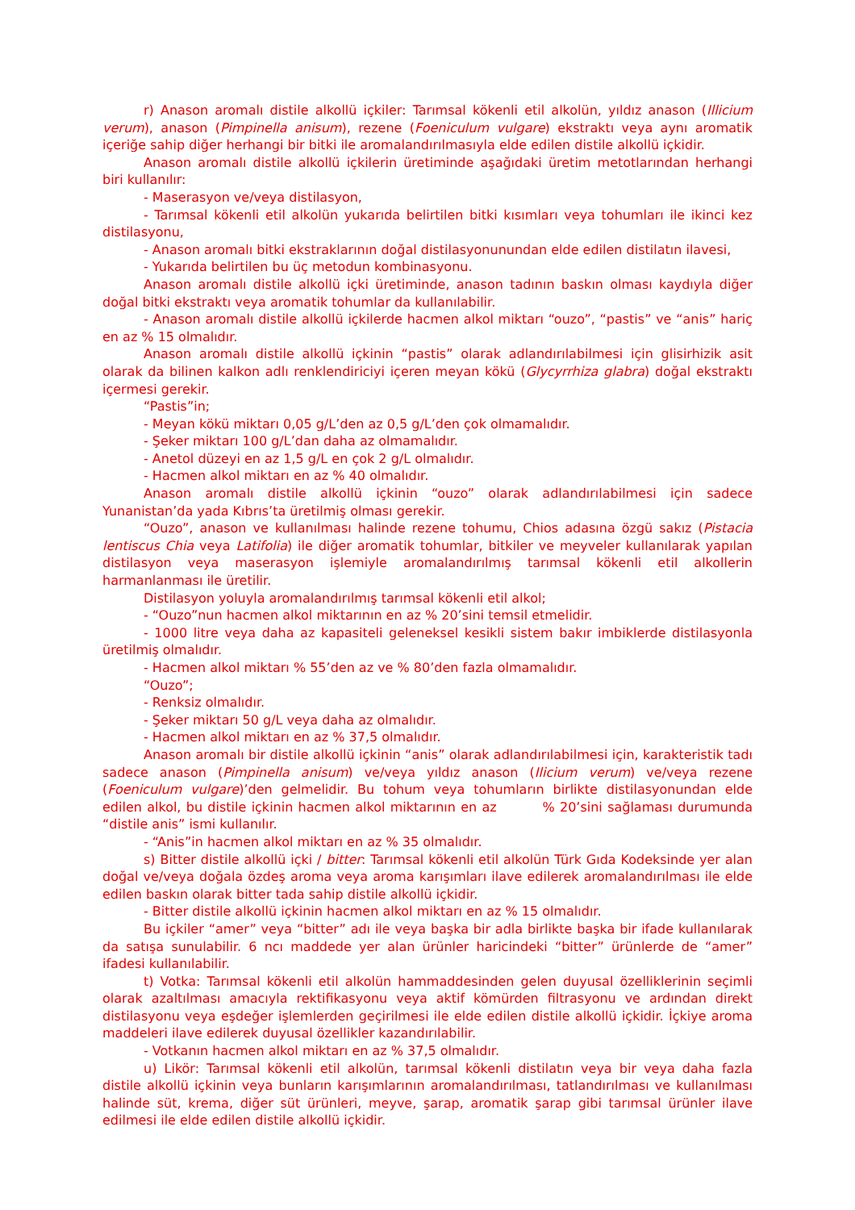r) Anason aromalı distile alkollü içkiler: Tarımsal kökenli etil alkolün, yıldız anason (Illicium verum), anason (Pimpinella anisum), rezene (Foeniculum vulgare) ekstraktı veya aynı aromatik içeriğe sahip diğer herhangi bir bitki ile aromalandırılmasıyla elde edilen distile alkollü içkidir.
Anason aromalı distile alkollü içkilerin üretiminde aşağıdaki üretim metotlarından herhangi biri kullanılır:
- Maserasyon ve/veya distilasyon,
- Tarımsal kökenli etil alkolün yukarıda belirtilen bitki kısımları veya tohumları ile ikinci kez distilasyonu,
- Anason aromalı bitki ekstraklarının doğal distilasyonunundan elde edilen distilatın ilavesi,
- Yukarıda belirtilen bu üç metodun kombinasyonu.
Anason aromalı distile alkollü içki üretiminde, anason tadının baskın olması kaydıyla diğer doğal bitki ekstraktı veya aromatik tohumlar da kullanılabilir.
- Anason aromalı distile alkollü içkilerde hacmen alkol miktarı “ouzo”, “pastis” ve “anis” hariç en az % 15 olmalıdır.
Anason aromalı distile alkollü içkinin “pastis” olarak adlandırılabilmesi için glisirhizik asit olarak da bilinen kalkon adlı renklendiriciyi içeren meyan kökü (Glycyrrhiza glabra) doğal ekstraktı içermesi gerekir.
“Pastis”in;
- Meyan kökü miktarı 0,05 g/L’den az 0,5 g/L’den çok olmamalıdır.
- Şeker miktarı 100 g/L’dan daha az olmamalıdır.
- Anetol düzeyi en az 1,5 g/L en çok 2 g/L olmalıdır.
- Hacmen alkol miktarı en az % 40 olmalıdır.
Anason aromalı distile alkollü içkinin “ouzo” olarak adlandırılabilmesi için sadece Yunanistan’da yada Kıbrıs’ta üretilmiş olması gerekir.
“Ouzo”, anason ve kullanılması halinde rezene tohumu, Chios adasına özgü sakız (Pistacia lentiscus Chia veya Latifolia) ile diğer aromatik tohumlar, bitkiler ve meyveler kullanılarak yapılan distilasyon veya maserasyon işlemiyle aromalandırılmış tarımsal kökenli etil alkollerin harmanlanması ile üretilir.
Distilasyon yoluyla aromalandırılmış tarımsal kökenli etil alkol;
- “Ouzo”nun hacmen alkol miktarının en az % 20’sini temsil etmelidir.
- 1000 litre veya daha az kapasiteli geleneksel kesikli sistem bakır imbiklerde distilasyonla üretilmiş olmalıdır.
- Hacmen alkol miktarı % 55’den az ve % 80’den fazla olmamalıdır.
“Ouzo”;
- Renksiz olmalıdır.
- Şeker miktarı 50 g/L veya daha az olmalıdır.
- Hacmen alkol miktarı en az % 37,5 olmalıdır.
Anason aromalı bir distile alkollü içkinin “anis” olarak adlandırılabilmesi için, karakteristik tadı sadece anason (Pimpinella anisum) ve/veya yıldız anason (Ilicium verum) ve/veya rezene (Foeniculum vulgare)’den gelmelidir. Bu tohum veya tohumların birlikte distilasyonundan elde edilen alkol, bu distile içkinin hacmen alkol miktarının en az % 20’sini sağlaması durumunda “distile anis” ismi kullanılır.
- “Anis”in hacmen alkol miktarı en az % 35 olmalıdır.
s) Bitter distile alkollü içki / bitter: Tarımsal kökenli etil alkolün Türk Gıda Kodeksinde yer alan doğal ve/veya doğala özdeş aroma veya aroma karışımları ilave edilerek aromalandırılması ile elde edilen baskın olarak bitter tada sahip distile alkollü içkidir.
- Bitter distile alkollü içkinin hacmen alkol miktarı en az % 15 olmalıdır.
Bu içkiler “amer” veya “bitter” adı ile veya başka bir adla birlikte başka bir ifade kullanılarak da satışa sunulabilir. 6 ncı maddede yer alan ürünler haricindeki “bitter” ürünlerde de “amer” ifadesi kullanılabilir.
t) Votka: Tarımsal kökenli etil alkolün hammaddesinden gelen duyusal özelliklerinin seçimli olarak azaltılması amacıyla rektifikasyonu veya aktif kömürden filtrasyonu ve ardından direkt distilasyonu veya eşdeğer işlemlerden geçirilmesi ile elde edilen distile alkollü içkidir. İçkiye aroma maddeleri ilave edilerek duyusal özellikler kazandırılabilir.
- Votkanın hacmen alkol miktarı en az % 37,5 olmalıdır.
u) Likör: Tarımsal kökenli etil alkolün, tarımsal kökenli distilatın veya bir veya daha fazla distile alkollü içkinin veya bunların karışımlarının aromalandırılması, tatlandırılması ve kullanılması halinde süt, krema, diğer süt ürünleri, meyve, şarap, aromatik şarap gibi tarımsal ürünler ilave edilmesi ile elde edilen distile alkollü içkidir.